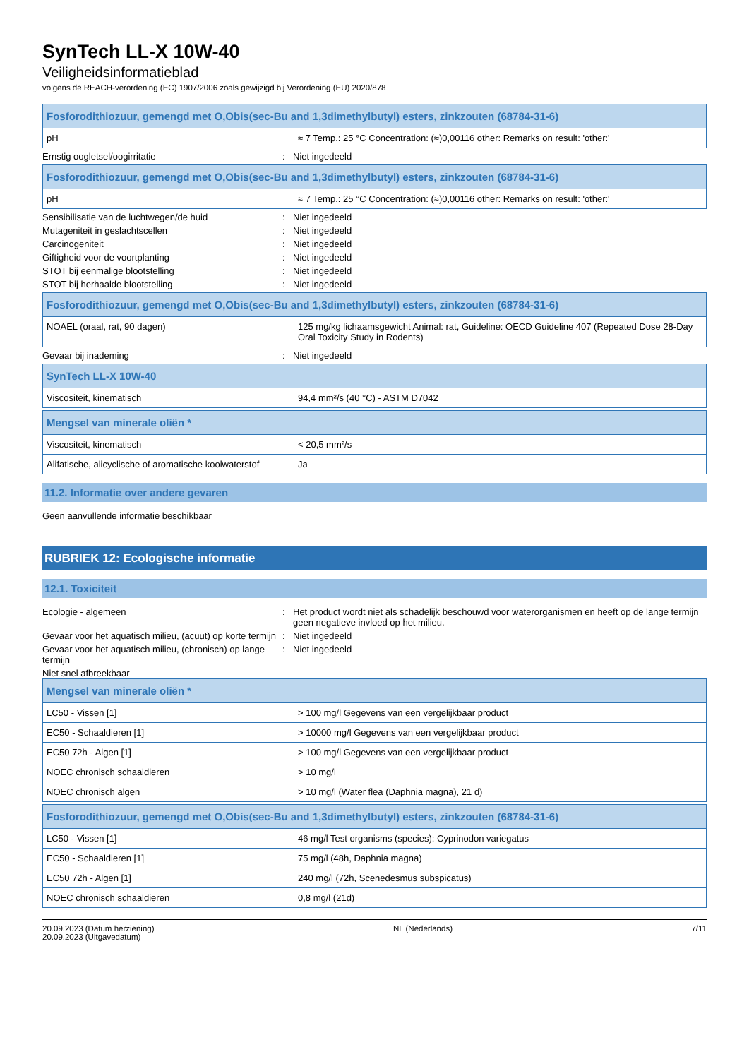SynTech LL-X 10W-40
Veiligheidsinformatieblad
volgens de REACH-verordening (EC) 1907/2006 zoals gewijzigd bij Verordening (EU) 2020/878
| Fosforodithiozuur, gemengd met O,Obis(sec-Bu and 1,3dimethylbutyl) esters, zinkzouten (68784-31-6) | |
| --- | --- |
| pH | ≈ 7 Temp.: 25 °C Concentration: (≈)0,00116 other: Remarks on result: 'other:' |
Ernstig oogletsel/oogirritatie : Niet ingedeeld
| Fosforodithiozuur, gemengd met O,Obis(sec-Bu and 1,3dimethylbutyl) esters, zinkzouten (68784-31-6) | |
| --- | --- |
| pH | ≈ 7 Temp.: 25 °C Concentration: (≈)0,00116 other: Remarks on result: 'other:' |
Sensibilisatie van de luchtwegen/de huid : Niet ingedeeld
Mutageniteit in geslachtscellen : Niet ingedeeld
Carcinogeniteit : Niet ingedeeld
Giftigheid voor de voortplanting : Niet ingedeeld
STOT bij eenmalige blootstelling : Niet ingedeeld
STOT bij herhaalde blootstelling : Niet ingedeeld
| Fosforodithiozuur, gemengd met O,Obis(sec-Bu and 1,3dimethylbutyl) esters, zinkzouten (68784-31-6) | |
| --- | --- |
| NOAEL (oraal, rat, 90 dagen) | 125 mg/kg lichaamsgewicht Animal: rat, Guideline: OECD Guideline 407 (Repeated Dose 28-Day Oral Toxicity Study in Rodents) |
Gevaar bij inademing : Niet ingedeeld
| SynTech LL-X 10W-40 | |
| --- | --- |
| Viscositeit, kinematisch | 94,4 mm²/s (40 °C) - ASTM D7042 |
| Mengsel van minerale oliën * | |
| --- | --- |
| Viscositeit, kinematisch | < 20,5 mm²/s |
| Alifatische, alicyclische of aromatische koolwaterstof | Ja |
11.2. Informatie over andere gevaren
Geen aanvullende informatie beschikbaar
RUBRIEK 12: Ecologische informatie
12.1. Toxiciteit
Ecologie - algemeen : Het product wordt niet als schadelijk beschouwd voor waterorganismen en heeft op de lange termijn geen negatieve invloed op het milieu.
Gevaar voor het aquatisch milieu, (acuut) op korte termijn
: Niet ingedeeld
Gevaar voor het aquatisch milieu, (chronisch) op lange termijn
: Niet ingedeeld
Niet snel afbreekbaar
| Mengsel van minerale oliën * | |
| --- | --- |
| LC50 - Vissen [1] | > 100 mg/l Gegevens van een vergelijkbaar product |
| EC50 - Schaaldieren [1] | > 10000 mg/l Gegevens van een vergelijkbaar product |
| EC50 72h - Algen [1] | > 100 mg/l Gegevens van een vergelijkbaar product |
| NOEC chronisch schaaldieren | > 10 mg/l |
| NOEC chronisch algen | > 10 mg/l (Water flea (Daphnia magna), 21 d) |
| Fosforodithiozuur, gemengd met O,Obis(sec-Bu and 1,3dimethylbutyl) esters, zinkzouten (68784-31-6) | |
| --- | --- |
| LC50 - Vissen [1] | 46 mg/l Test organisms (species): Cyprinodon variegatus |
| EC50 - Schaaldieren [1] | 75 mg/l (48h, Daphnia magna) |
| EC50 72h - Algen [1] | 240 mg/l (72h, Scenedesmus subspicatus) |
| NOEC chronisch schaaldieren | 0,8 mg/l (21d) |
20.09.2023 (Datum herziening)
20.09.2023 (Uitgavedatum)
NL (Nederlands) 7/11